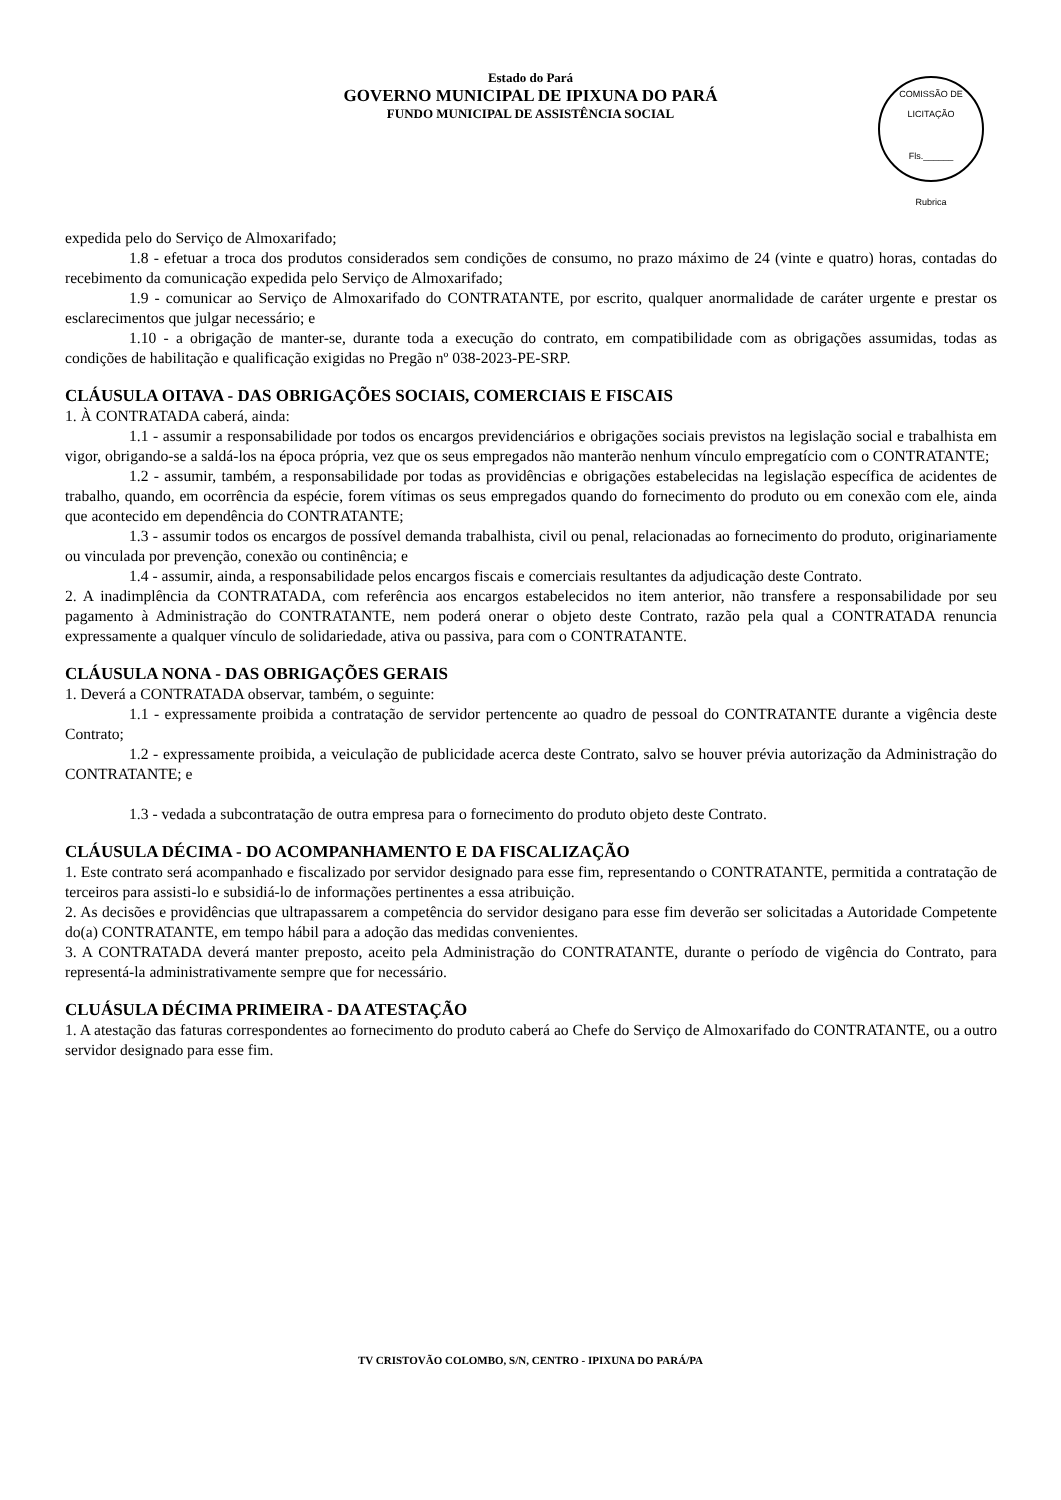Estado do Pará
GOVERNO MUNICIPAL DE IPIXUNA DO PARÁ
FUNDO MUNICIPAL DE ASSISTÊNCIA SOCIAL
COMISSÃO DE LICITAÇÃO
Fls.______
Rubrica
expedida pelo do Serviço de Almoxarifado;
1.8 - efetuar a troca dos produtos considerados sem condições de consumo, no prazo máximo de 24 (vinte e quatro) horas, contadas do recebimento da comunicação expedida pelo Serviço de Almoxarifado;
1.9 - comunicar ao Serviço de Almoxarifado do CONTRATANTE, por escrito, qualquer anormalidade de caráter urgente e prestar os esclarecimentos que julgar necessário; e
1.10 - a obrigação de manter-se, durante toda a execução do contrato, em compatibilidade com as obrigações assumidas, todas as condições de habilitação e qualificação exigidas no Pregão nº 038-2023-PE-SRP.
CLÁUSULA OITAVA - DAS OBRIGAÇÕES SOCIAIS, COMERCIAIS E FISCAIS
1. À CONTRATADA caberá, ainda:
1.1 - assumir a responsabilidade por todos os encargos previdenciários e obrigações sociais previstos na legislação social e trabalhista em vigor, obrigando-se a saldá-los na época própria, vez que os seus empregados não manterão nenhum vínculo empregatício com o CONTRATANTE;
1.2 - assumir, também, a responsabilidade por todas as providências e obrigações estabelecidas na legislação específica de acidentes de trabalho, quando, em ocorrência da espécie, forem vítimas os seus empregados quando do fornecimento do produto ou em conexão com ele, ainda que acontecido em dependência do CONTRATANTE;
1.3 - assumir todos os encargos de possível demanda trabalhista, civil ou penal, relacionadas ao fornecimento do produto, originariamente ou vinculada por prevenção, conexão ou continência; e
1.4 - assumir, ainda, a responsabilidade pelos encargos fiscais e comerciais resultantes da adjudicação deste Contrato.
2. A inadimplência da CONTRATADA, com referência aos encargos estabelecidos no item anterior, não transfere a responsabilidade por seu pagamento à Administração do CONTRATANTE, nem poderá onerar o objeto deste Contrato, razão pela qual a CONTRATADA renuncia expressamente a qualquer vínculo de solidariedade, ativa ou passiva, para com o CONTRATANTE.
CLÁUSULA NONA - DAS OBRIGAÇÕES GERAIS
1. Deverá a CONTRATADA observar, também, o seguinte:
1.1 - expressamente proibida a contratação de servidor pertencente ao quadro de pessoal do CONTRATANTE durante a vigência deste Contrato;
1.2 - expressamente proibida, a veiculação de publicidade acerca deste Contrato, salvo se houver prévia autorização da Administração do CONTRATANTE; e
1.3 - vedada a subcontratação de outra empresa para o fornecimento do produto objeto deste Contrato.
CLÁUSULA DÉCIMA - DO ACOMPANHAMENTO E DA FISCALIZAÇÃO
1. Este contrato será acompanhado e fiscalizado por servidor designado para esse fim, representando o CONTRATANTE, permitida a contratação de terceiros para assisti-lo e subsidiá-lo de informações pertinentes a essa atribuição.
2. As decisões e providências que ultrapassarem a competência do servidor desigano para esse fim deverão ser solicitadas a Autoridade Competente do(a) CONTRATANTE, em tempo hábil para a adoção das medidas convenientes.
3. A CONTRATADA deverá manter preposto, aceito pela Administração do CONTRATANTE, durante o período de vigência do Contrato, para representá-la administrativamente sempre que for necessário.
CLUÁSULA DÉCIMA PRIMEIRA - DA ATESTAÇÃO
1. A atestação das faturas correspondentes ao fornecimento do produto caberá ao Chefe do Serviço de Almoxarifado do CONTRATANTE, ou a outro servidor designado para esse fim.
TV CRISTOVÃO COLOMBO, S/N, CENTRO - IPIXUNA DO PARÁ/PA